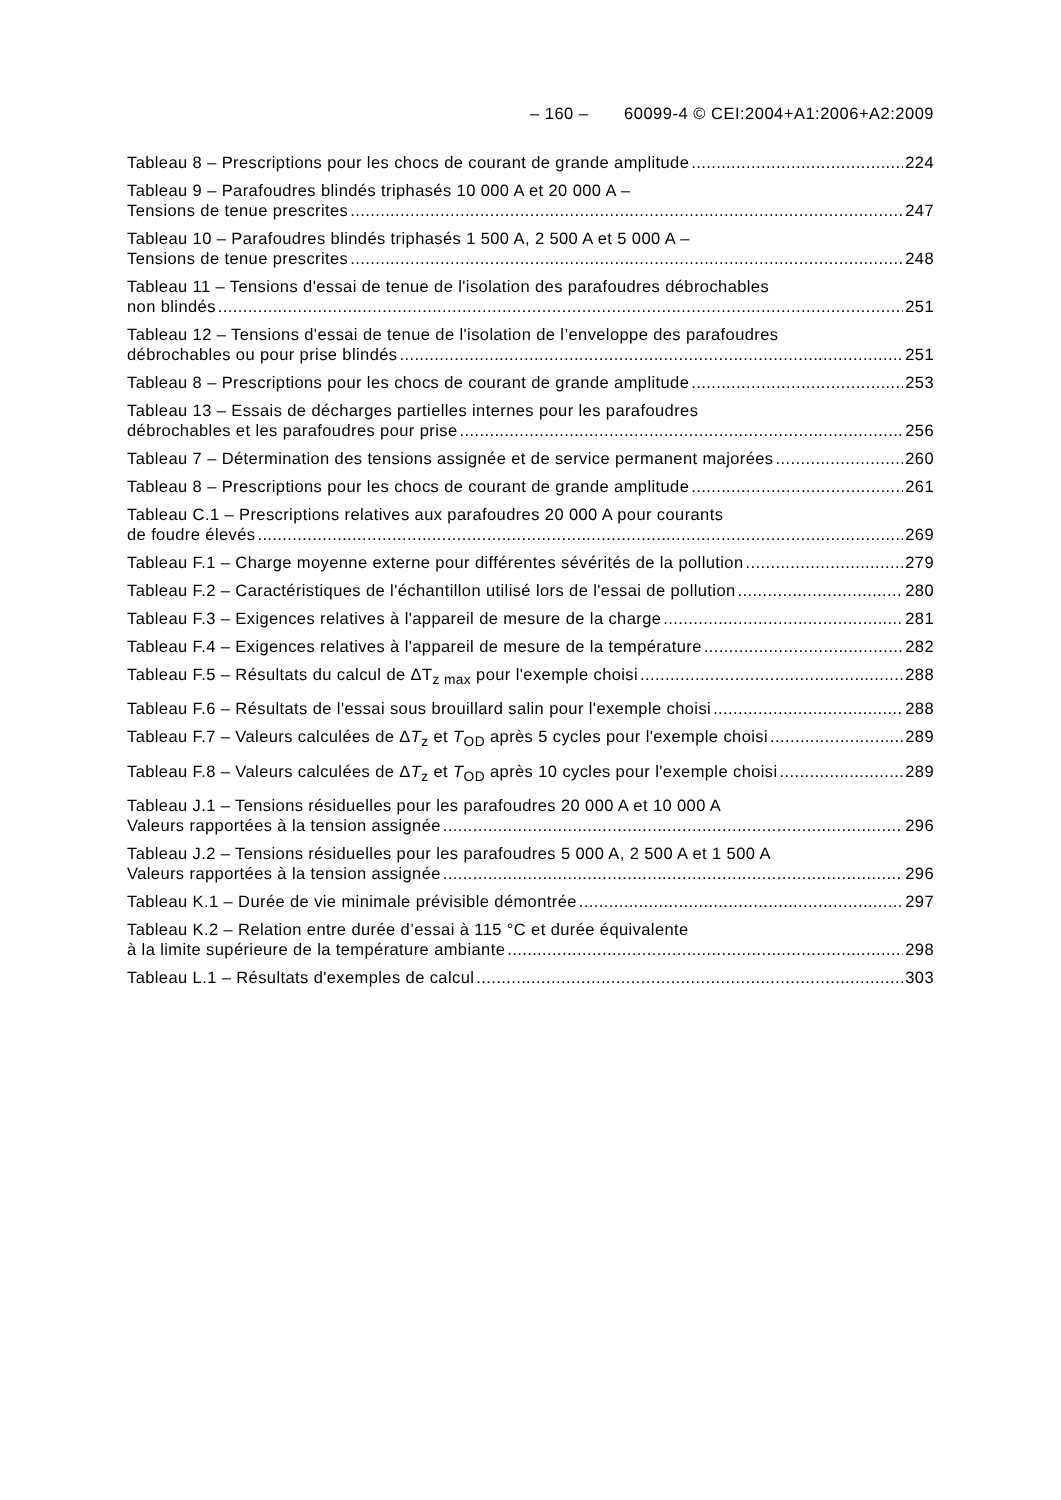– 160 – 60099-4 © CEI:2004+A1:2006+A2:2009
Tableau 8 – Prescriptions pour les chocs de courant de grande amplitude 224
Tableau 9 – Parafoudres blindés triphasés 10 000 A et 20 000 A –
Tensions de tenue prescrites 247
Tableau 10 – Parafoudres blindés triphasés 1 500 A, 2 500 A et 5 000 A –
Tensions de tenue prescrites 248
Tableau 11 – Tensions d'essai de tenue de l'isolation des parafoudres débrochables
non blindés 251
Tableau 12 – Tensions d'essai de tenue de l'isolation de l’enveloppe des parafoudres
débrochables ou pour prise blindés 251
Tableau 8 – Prescriptions pour les chocs de courant de grande amplitude 253
Tableau 13 – Essais de décharges partielles internes pour les parafoudres
débrochables et les parafoudres pour prise 256
Tableau 7 – Détermination des tensions assignée et de service permanent majorées 260
Tableau 8 – Prescriptions pour les chocs de courant de grande amplitude 261
Tableau C.1 – Prescriptions relatives aux parafoudres 20 000 A pour courants
de foudre élevés 269
Tableau F.1 – Charge moyenne externe pour différentes sévérités de la pollution 279
Tableau F.2 – Caractéristiques de l'échantillon utilisé lors de l'essai de pollution 280
Tableau F.3 – Exigences relatives à l'appareil de mesure de la charge 281
Tableau F.4 – Exigences relatives à l'appareil de mesure de la température 282
Tableau F.5 – Résultats du calcul de ΔT<sub>z max</sub> pour l'exemple choisi 288
Tableau F.6 – Résultats de l'essai sous brouillard salin pour l'exemple choisi 288
Tableau F.7 – Valeurs calculées de ΔT<sub>z</sub> et T<sub>OD</sub> après 5 cycles pour l'exemple choisi 289
Tableau F.8 – Valeurs calculées de ΔT<sub>z</sub> et T<sub>OD</sub> après 10 cycles pour l'exemple choisi 289
Tableau J.1 – Tensions résiduelles pour les parafoudres 20 000 A et 10 000 A
Valeurs rapportées à la tension assignée 296
Tableau J.2 – Tensions résiduelles pour les parafoudres 5 000 A, 2 500 A et 1 500 A
Valeurs rapportées à la tension assignée 296
Tableau K.1 – Durée de vie minimale prévisible démontrée 297
Tableau K.2 – Relation entre durée d’essai à 115 °C et durée équivalente
à la limite supérieure de la température ambiante 298
Tableau L.1 – Résultats d'exemples de calcul 303